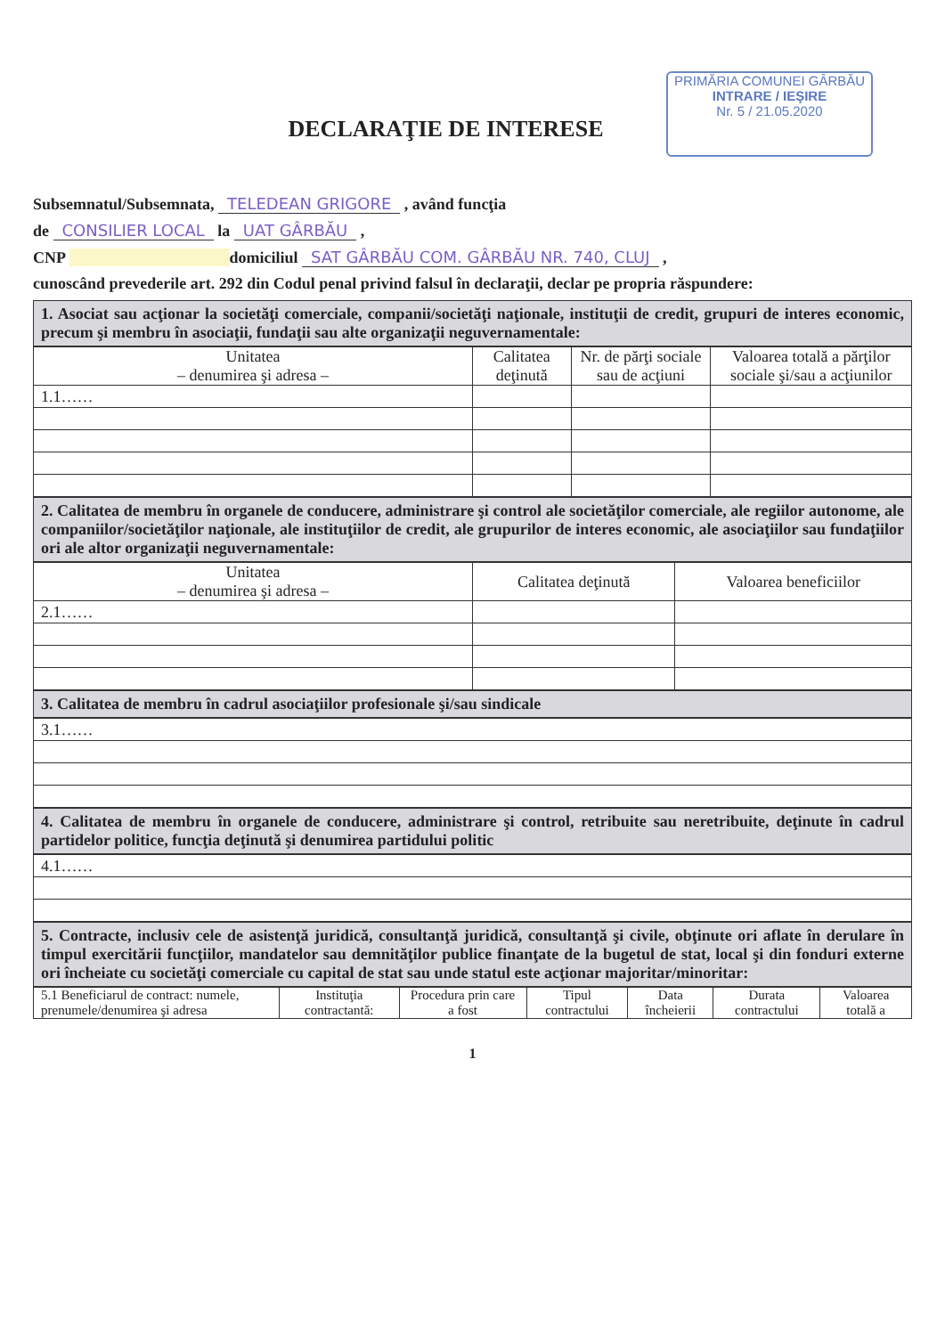PRIMĂRIA COMUNEI GÂRBĂU
INTRARE / IEŞIRE
Nr. 5 / 21.05.2020
DECLARAŢIE DE INTERESE
Subsemnatul/Subsemnata, TELEDEAN GRIGORE , având funcţia
de CONSILIER LOCAL la UAT GÂRBĂU ,
CNP domiciliul SAT GÂRBĂU COM. GÂRBĂU NR. 740, CLUJ ,
cunoscând prevederile art. 292 din Codul penal privind falsul în declaraţii, declar pe propria răspundere:
1. Asociat sau acţionar la societăţi comerciale, companii/societăţi naţionale, instituţii de credit, grupuri de interes economic, precum şi membru în asociaţii, fundaţii sau alte organizaţii neguvernamentale:
| Unitatea – denumirea şi adresa – | Calitatea deţinută | Nr. de părţi sociale sau de acţiuni | Valoarea totală a părţilor sociale şi/sau a acţiunilor |
| --- | --- | --- | --- |
| 1.1…… | | | |
2. Calitatea de membru în organele de conducere, administrare şi control ale societăţilor comerciale, ale regiilor autonome, ale companiilor/societăţilor naţionale, ale instituţiilor de credit, ale grupurilor de interes economic, ale asociaţiilor sau fundaţiilor ori ale altor organizaţii neguvernamentale:
| Unitatea – denumirea şi adresa – | Calitatea deţinută | Valoarea beneficiilor |
| --- | --- | --- |
| 2.1…… | | |
3. Calitatea de membru în cadrul asociaţiilor profesionale şi/sau sindicale
| 3.1…… |
4. Calitatea de membru în organele de conducere, administrare şi control, retribuite sau neretribuite, deţinute în cadrul partidelor politice, funcţia deţinută şi denumirea partidului politic
| 4.1…… |
5. Contracte, inclusiv cele de asistenţă juridică, consultanţă juridică, consultanţă şi civile, obţinute ori aflate în derulare în timpul exercitării funcţiilor, mandatelor sau demnităţilor publice finanţate de la bugetul de stat, local şi din fonduri externe ori încheiate cu societăţi comerciale cu capital de stat sau unde statul este acţionar majoritar/minoritar:
| 5.1 Beneficiarul de contract: numele, prenumele/denumirea şi adresa | Instituţia contractantă: | Procedura prin care a fost | Tipul contractului | Data încheierii | Durata contractului | Valoarea totală a |
| --- | --- | --- | --- | --- | --- | --- |
1